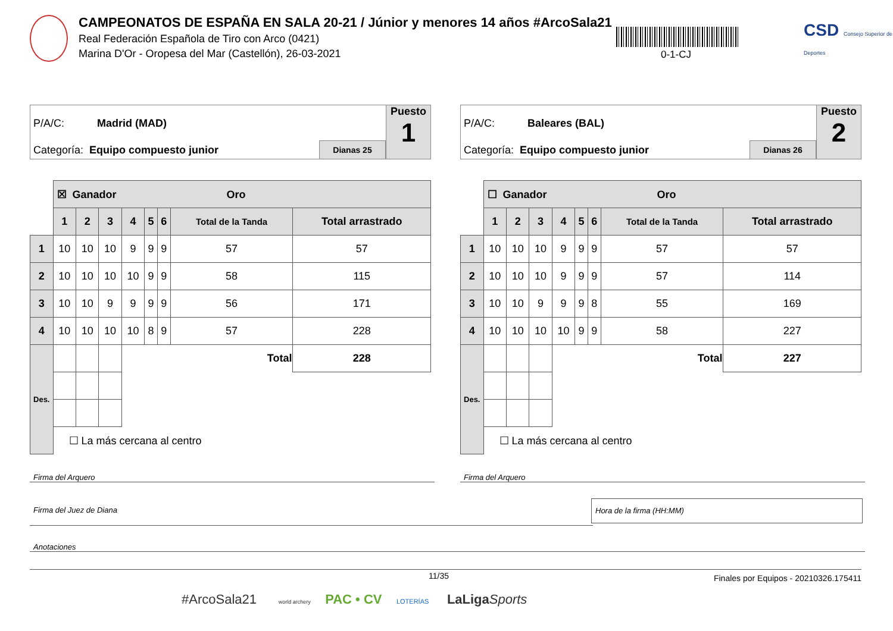CAMPEONATOS DE ESPAÑA EN SALA 20-21 / Júnior y menores 14 años #ArcoSala21
Real Federación Española de Tiro con Arco (0421)
Marina D'Or - Oropesa del Mar (Castellón), 26-03-2021
0-1-CJ
CSD Consejo Superior de Deportes
P/A/C: Madrid (MAD)
Categoría: Equipo compuesto junior
Dianas 25
Puesto
1
| | ☒ Ganador Oro | | | | | | | |
| | 1 | 2 | 3 | 4 | 5 | 6 | Total de la Tanda | Total arrastrado |
| 1 | 10 | 10 | 10 | 9 | 9 | 9 | 57 | 57 |
| 2 | 10 | 10 | 10 | 10 | 9 | 9 | 58 | 115 |
| 3 | 10 | 10 | 9 | 9 | 9 | 9 | 56 | 171 |
| 4 | 10 | 10 | 10 | 10 | 8 | 9 | 57 | 228 |
| Des. | | | | Total | | | | 228 |
| | ☐ La más cercana al centro | | | | | | | |
P/A/C: Baleares (BAL)
Categoría: Equipo compuesto junior
Dianas 26
Puesto
2
| | ☐ Ganador Oro | | | | | | | |
| | 1 | 2 | 3 | 4 | 5 | 6 | Total de la Tanda | Total arrastrado |
| 1 | 10 | 10 | 10 | 9 | 9 | 9 | 57 | 57 |
| 2 | 10 | 10 | 10 | 9 | 9 | 9 | 57 | 114 |
| 3 | 10 | 10 | 9 | 9 | 9 | 8 | 55 | 169 |
| 4 | 10 | 10 | 10 | 10 | 9 | 9 | 58 | 227 |
| Des. | | | | Total | | | | 227 |
| | ☐ La más cercana al centro | | | | | | | |
Firma del Arquero Firma del Arquero
Firma del Juez de Diana
Hora de la firma (HH:MM)
Anotaciones
11/35
Finales por Equipos - 20210326.175411
#ArcoSala21 world archery PAC • CV LOTERÍAS LaLiga Sports